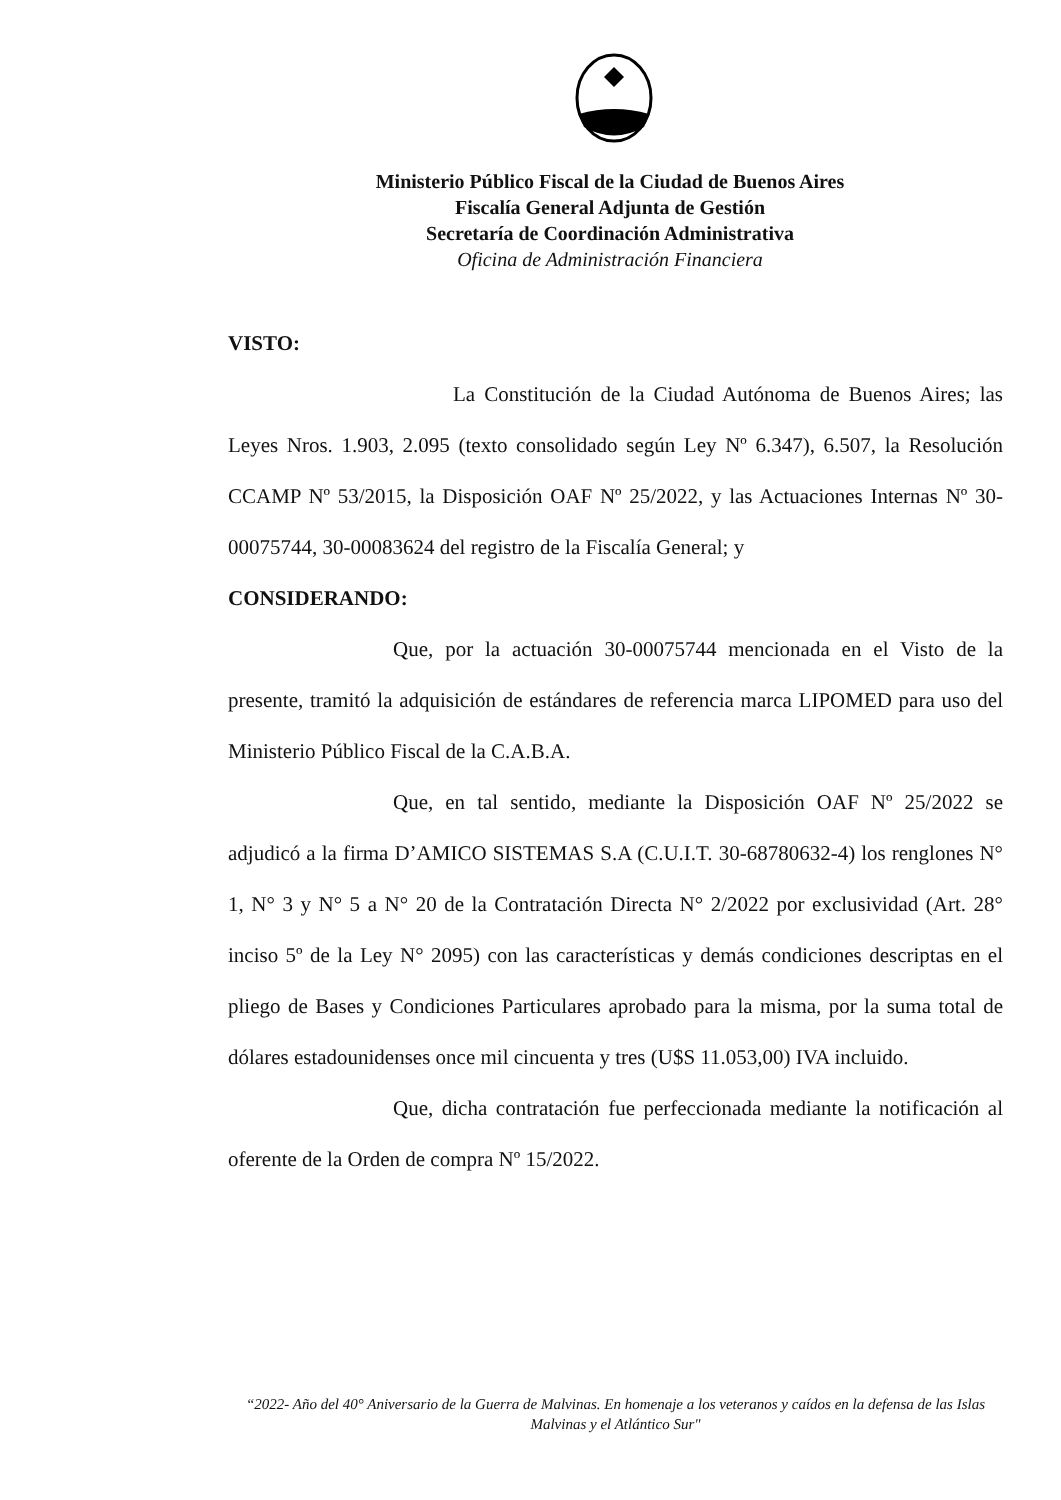Ministerio Público Fiscal de la Ciudad de Buenos Aires
Fiscalía General Adjunta de Gestión
Secretaría de Coordinación Administrativa
Oficina de Administración Financiera
VISTO:
La Constitución de la Ciudad Autónoma de Buenos Aires; las Leyes Nros. 1.903, 2.095 (texto consolidado según Ley Nº 6.347), 6.507, la Resolución CCAMP Nº 53/2015, la Disposición OAF Nº 25/2022, y las Actuaciones Internas Nº 30-00075744, 30-00083624 del registro de la Fiscalía General; y
CONSIDERANDO:
Que, por la actuación 30-00075744 mencionada en el Visto de la presente, tramitó la adquisición de estándares de referencia marca LIPOMED para uso del Ministerio Público Fiscal de la C.A.B.A.
Que, en tal sentido, mediante la Disposición OAF Nº 25/2022 se adjudicó a la firma D’AMICO SISTEMAS S.A (C.U.I.T. 30-68780632-4) los renglones N° 1, N° 3 y N° 5 a N° 20 de la Contratación Directa N° 2/2022 por exclusividad (Art. 28° inciso 5º de la Ley N° 2095) con las características y demás condiciones descriptas en el pliego de Bases y Condiciones Particulares aprobado para la misma, por la suma total de dólares estadounidenses once mil cincuenta y tres (U$S 11.053,00) IVA incluido.
Que, dicha contratación fue perfeccionada mediante la notificación al oferente de la Orden de compra Nº 15/2022.
“2022- Año del 40° Aniversario de la Guerra de Malvinas. En homenaje a los veteranos y caídos en la defensa de las Islas Malvinas y el Atlántico Sur"